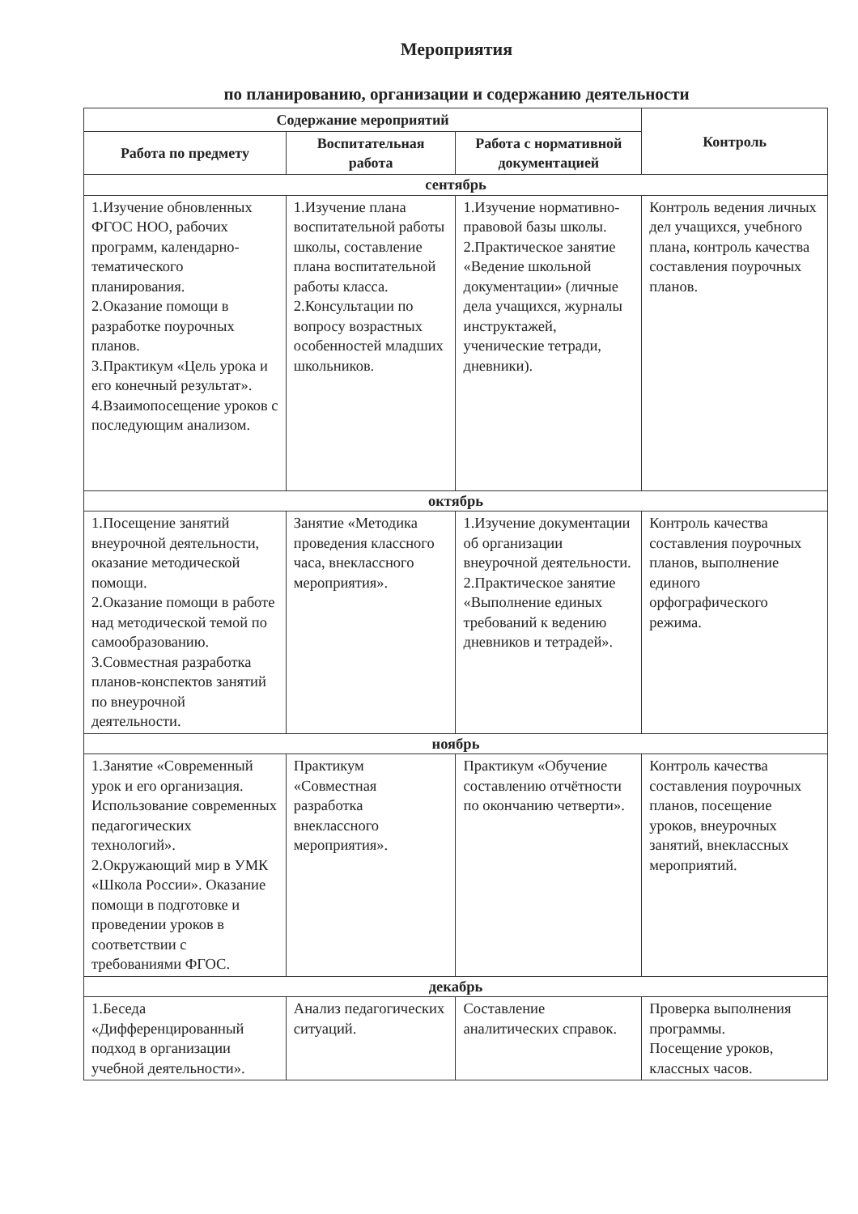Мероприятия
по планированию, организации и содержанию деятельности
| Содержание мероприятий | | | Контроль |
| --- | --- | --- | --- |
| Работа по предмету | Воспитательная работа | Работа с нормативной документацией | |
| сентябрь | | | |
| 1.Изучение обновленных ФГОС НОО, рабочих программ, календарно-тематического планирования. 2.Оказание помощи в разработке поурочных планов. 3.Практикум «Цель урока и его конечный результат». 4.Взаимопосещение уроков с последующим анализом. | 1.Изучение плана воспитательной работы школы, составление плана воспитательной работы класса. 2.Консультации по вопросу возрастных особенностей младших школьников. | 1.Изучение нормативно-правовой базы школы. 2.Практическое занятие «Ведение школьной документации» (личные дела учащихся, журналы инструктажей, ученические тетради, дневники). | Контроль ведения личных дел учащихся, учебного плана, контроль качества составления поурочных планов. |
| октябрь | | | |
| 1.Посещение занятий внеурочной деятельности, оказание методической помощи. 2.Оказание помощи в работе над методической темой по самообразованию. 3.Совместная разработка планов-конспектов занятий по внеурочной деятельности. | Занятие «Методика проведения классного часа, внеклассного мероприятия». | 1.Изучение документации об организации внеурочной деятельности. 2.Практическое занятие «Выполнение единых требований к ведению дневников и тетрадей». | Контроль качества составления поурочных планов, выполнение единого орфографического режима. |
| ноябрь | | | |
| 1.Занятие «Современный урок и его организация. Использование современных педагогических технологий». 2.Окружающий мир в УМК «Школа России». Оказание помощи в подготовке и проведении уроков в соответствии с требованиями ФГОС. | Практикум «Совместная разработка внеклассного мероприятия». | Практикум «Обучение составлению отчётности по окончанию четверти». | Контроль качества составления поурочных планов, посещение уроков, внеурочных занятий, внеклассных мероприятий. |
| декабрь | | | |
| 1.Беседа «Дифференцированный подход в организации учебной деятельности». | Анализ педагогических ситуаций. | Составление аналитических справок. | Проверка выполнения программы. Посещение уроков, классных часов. |